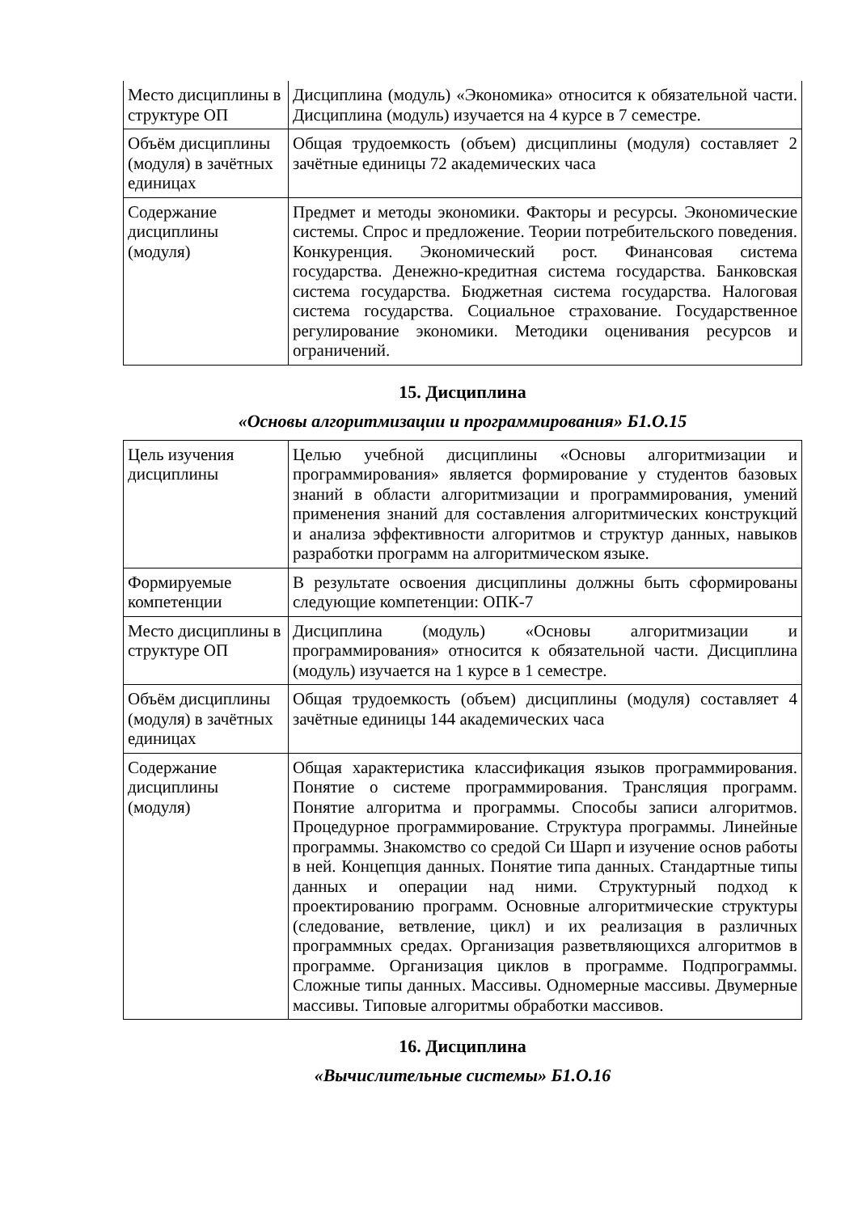| Место дисциплины в структуре ОП | Дисциплина (модуль) «Экономика» относится к обязательной части. Дисциплина (модуль) изучается на 4 курсе в 7 семестре. |
| Объём дисциплины (модуля) в зачётных единицах | Общая трудоемкость (объем) дисциплины (модуля) составляет 2 зачётные единицы 72 академических часа |
| Содержание дисциплины (модуля) | Предмет и методы экономики. Факторы и ресурсы. Экономические системы. Спрос и предложение. Теории потребительского поведения. Конкуренция. Экономический рост. Финансовая система государства. Денежно-кредитная система государства. Банковская система государства. Бюджетная система государства. Налоговая система государства. Социальное страхование. Государственное регулирование экономики. Методики оценивания ресурсов и ограничений. |
15. Дисциплина
«Основы алгоритмизации и программирования» Б1.О.15
| Цель изучения дисциплины | Целью учебной дисциплины «Основы алгоритмизации и программирования» является формирование у студентов базовых знаний в области алгоритмизации и программирования, умений применения знаний для составления алгоритмических конструкций и анализа эффективности алгоритмов и структур данных, навыков разработки программ на алгоритмическом языке. |
| Формируемые компетенции | В результате освоения дисциплины должны быть сформированы следующие компетенции: ОПК-7 |
| Место дисциплины в структуре ОП | Дисциплина (модуль) «Основы алгоритмизации и программирования» относится к обязательной части. Дисциплина (модуль) изучается на 1 курсе в 1 семестре. |
| Объём дисциплины (модуля) в зачётных единицах | Общая трудоемкость (объем) дисциплины (модуля) составляет 4 зачётные единицы 144 академических часа |
| Содержание дисциплины (модуля) | Общая характеристика классификация языков программирования. Понятие о системе программирования. Трансляция программ. Понятие алгоритма и программы. Способы записи алгоритмов. Процедурное программирование. Структура программы. Линейные программы. Знакомство со средой Си Шарп и изучение основ работы в ней. Концепция данных. Понятие типа данных. Стандартные типы данных и операции над ними. Структурный подход к проектированию программ. Основные алгоритмические структуры (следование, ветвление, цикл) и их реализация в различных программных средах. Организация разветвляющихся алгоритмов в программе. Организация циклов в программе. Подпрограммы. Сложные типы данных. Массивы. Одномерные массивы. Двумерные массивы. Типовые алгоритмы обработки массивов. |
16. Дисциплина
«Вычислительные системы» Б1.О.16